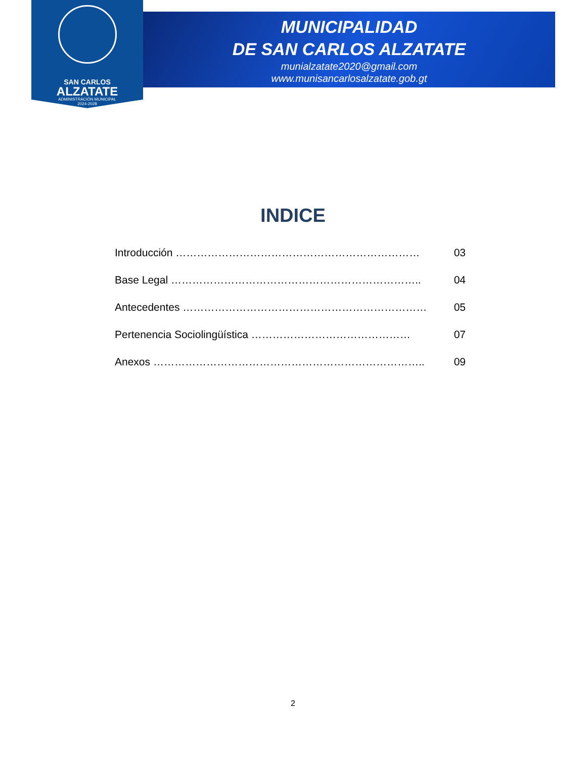SAN CARLOS
ALZATATE
ADMINISTRACIÓN MUNICIPAL
2024-2028
MUNICIPALIDAD
DE SAN CARLOS ALZATATE
munialzatate2020@gmail.com
www.munisancarlosalzatate.gob.gt
INDICE
Introducción …………………………………………………………… 03
Base Legal …………………………………………………………….. 04
Antecedentes …………………………………………………………… 05
Pertenencia Sociolingüística ……………………………………… 07
Anexos ………………………………………………………………….. 09
2